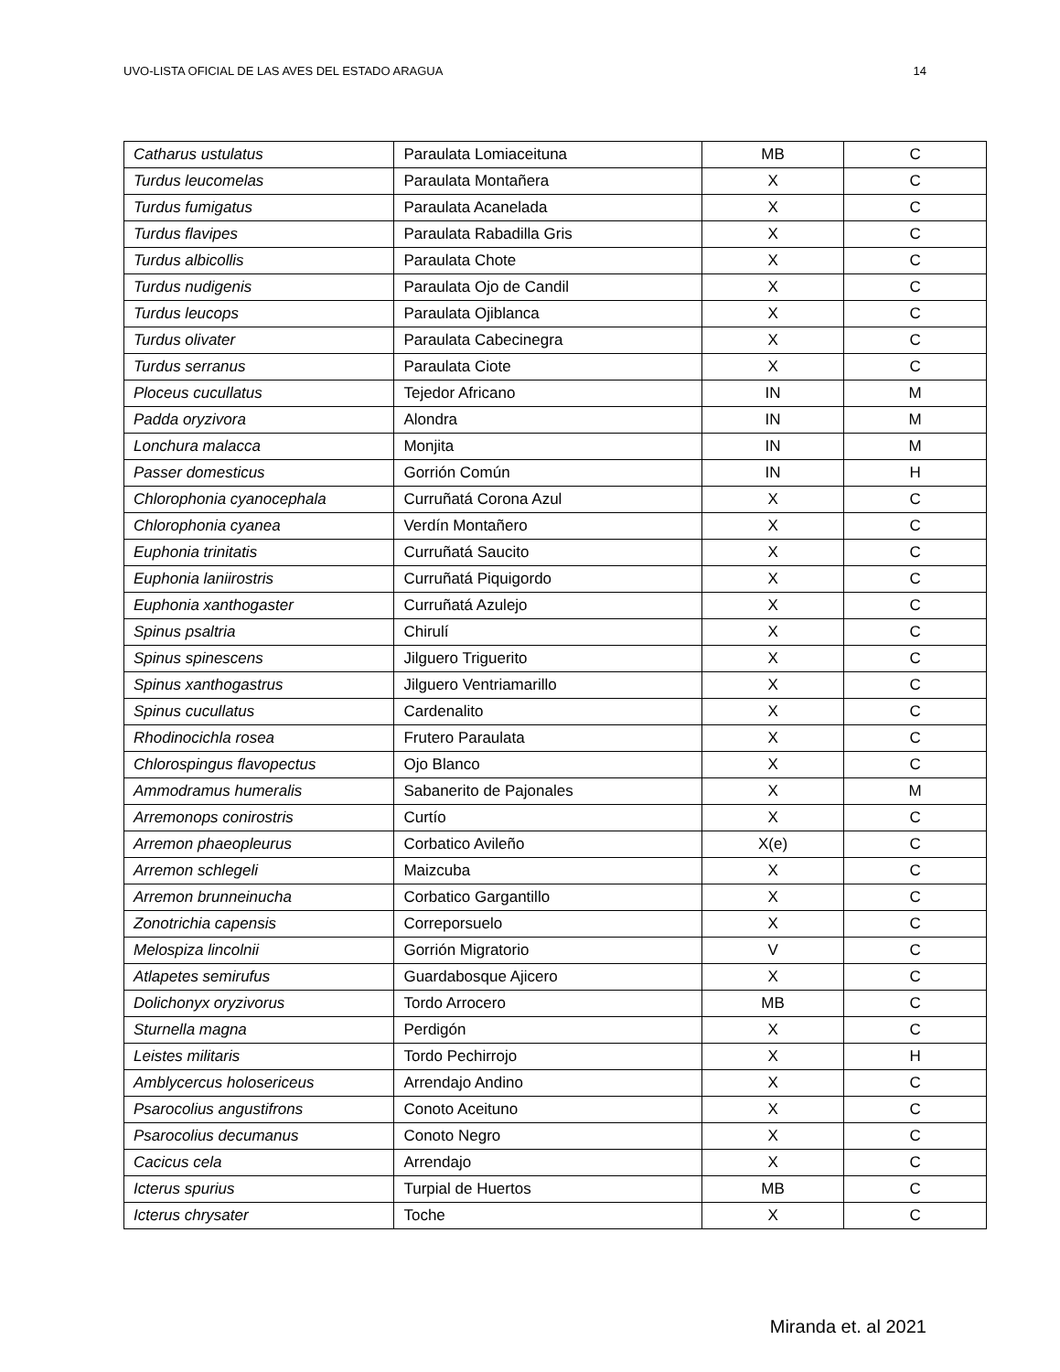UVO-LISTA OFICIAL DE LAS AVES DEL ESTADO ARAGUA 14
| Catharus ustulatus | Paraulata Lomiaceituna | MB | C |
| Turdus leucomelas | Paraulata Montañera | X | C |
| Turdus fumigatus | Paraulata Acanelada | X | C |
| Turdus flavipes | Paraulata Rabadilla Gris | X | C |
| Turdus albicollis | Paraulata Chote | X | C |
| Turdus nudigenis | Paraulata Ojo de Candil | X | C |
| Turdus leucops | Paraulata Ojiblanca | X | C |
| Turdus olivater | Paraulata Cabecinegra | X | C |
| Turdus serranus | Paraulata Ciote | X | C |
| Ploceus cucullatus | Tejedor Africano | IN | M |
| Padda oryzivora | Alondra | IN | M |
| Lonchura malacca | Monjita | IN | M |
| Passer domesticus | Gorrión Común | IN | H |
| Chlorophonia cyanocephala | Curruñatá Corona Azul | X | C |
| Chlorophonia cyanea | Verdín Montañero | X | C |
| Euphonia trinitatis | Curruñatá Saucito | X | C |
| Euphonia laniirostris | Curruñatá Piquigordo | X | C |
| Euphonia xanthogaster | Curruñatá Azulejo | X | C |
| Spinus psaltria | Chirulí | X | C |
| Spinus spinescens | Jilguero Triguerito | X | C |
| Spinus xanthogastrus | Jilguero Ventriamarillo | X | C |
| Spinus cucullatus | Cardenalito | X | C |
| Rhodinocichla rosea | Frutero Paraulata | X | C |
| Chlorospingus flavopectus | Ojo Blanco | X | C |
| Ammodramus humeralis | Sabanerito de Pajonales | X | M |
| Arremonops conirostris | Curtío | X | C |
| Arremon phaeopleurus | Corbatico Avileño | X(e) | C |
| Arremon schlegeli | Maizcuba | X | C |
| Arremon brunneinucha | Corbatico Gargantillo | X | C |
| Zonotrichia capensis | Correporsuelo | X | C |
| Melospiza lincolnii | Gorrión Migratorio | V | C |
| Atlapetes semirufus | Guardabosque Ajicero | X | C |
| Dolichonyx oryzivorus | Tordo Arrocero | MB | C |
| Sturnella magna | Perdigón | X | C |
| Leistes militaris | Tordo Pechirrojo | X | H |
| Amblycercus holosericeus | Arrendajo Andino | X | C |
| Psarocolius angustifrons | Conoto Aceituno | X | C |
| Psarocolius decumanus | Conoto Negro | X | C |
| Cacicus cela | Arrendajo | X | C |
| Icterus spurius | Turpial de Huertos | MB | C |
| Icterus chrysater | Toche | X | C |
Miranda et. al 2021